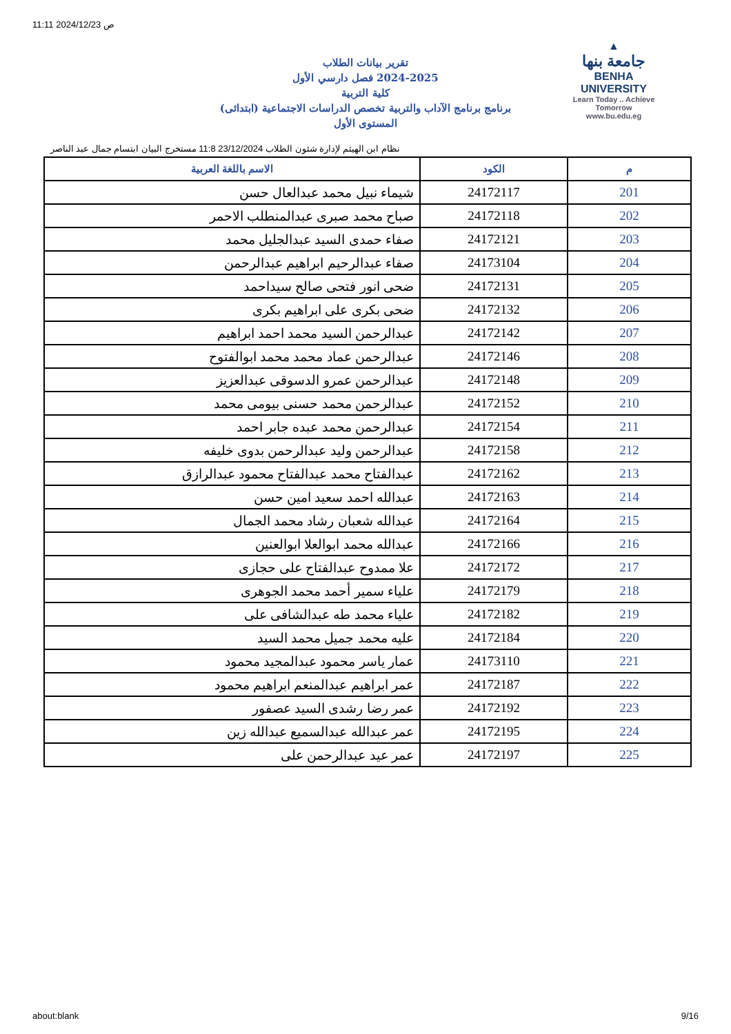11:11 2024/12/23 ص
▲
جامعة بنها
BENHA UNIVERSITY
Learn Today .. Achieve Tomorrow
www.bu.edu.eg
تقرير بيانات الطلاب
2024-2025 فصل دارسي الأول
كلية التربية
برنامج برنامج الآداب والتربية تخصص الدراسات الاجتماعية (ابتدائى)
المستوى الأول
نظام ابن الهيثم لإدارة شئون الطلاب 23/12/2024 11:8 مستخرج البيان ابتسام جمال عبد الناصر
| م | الكود | الاسم باللغة العربية |
| --- | --- | --- |
| 201 | 24172117 | شيماء نبيل محمد عبدالعال حسن |
| 202 | 24172118 | صباح محمد صبرى عبدالمنطلب الاحمر |
| 203 | 24172121 | صفاء حمدى السيد عبدالجليل محمد |
| 204 | 24173104 | صفاء عبدالرحيم ابراهيم عبدالرحمن |
| 205 | 24172131 | ضحى انور فتحى صالح سيداحمد |
| 206 | 24172132 | ضحى بكرى على ابراهيم بكرى |
| 207 | 24172142 | عبدالرحمن السيد محمد احمد ابراهيم |
| 208 | 24172146 | عبدالرحمن عماد محمد محمد ابوالفتوح |
| 209 | 24172148 | عبدالرحمن عمرو الدسوقى عبدالعزيز |
| 210 | 24172152 | عبدالرحمن محمد حسنى بيومى محمد |
| 211 | 24172154 | عبدالرحمن محمد عبده جابر احمد |
| 212 | 24172158 | عبدالرحمن وليد عبدالرحمن بدوى خليفه |
| 213 | 24172162 | عبدالفتاح محمد عبدالفتاح محمود عبدالرازق |
| 214 | 24172163 | عبدالله احمد سعيد امين حسن |
| 215 | 24172164 | عبدالله شعبان رشاد محمد الجمال |
| 216 | 24172166 | عبدالله محمد ابوالعلا ابوالعنين |
| 217 | 24172172 | علا ممدوح عبدالفتاح على حجازى |
| 218 | 24172179 | علياء سمير أحمد محمد الجوهرى |
| 219 | 24172182 | علياء محمد طه عبدالشافى على |
| 220 | 24172184 | عليه محمد جميل محمد السيد |
| 221 | 24173110 | عمار ياسر محمود عبدالمجيد محمود |
| 222 | 24172187 | عمر ابراهيم عبدالمنعم ابراهيم محمود |
| 223 | 24172192 | عمر رضا رشدى السيد عصفور |
| 224 | 24172195 | عمر عبدالله عبدالسميع عبدالله زين |
| 225 | 24172197 | عمر عيد عبدالرحمن على |
about:blank 9/16